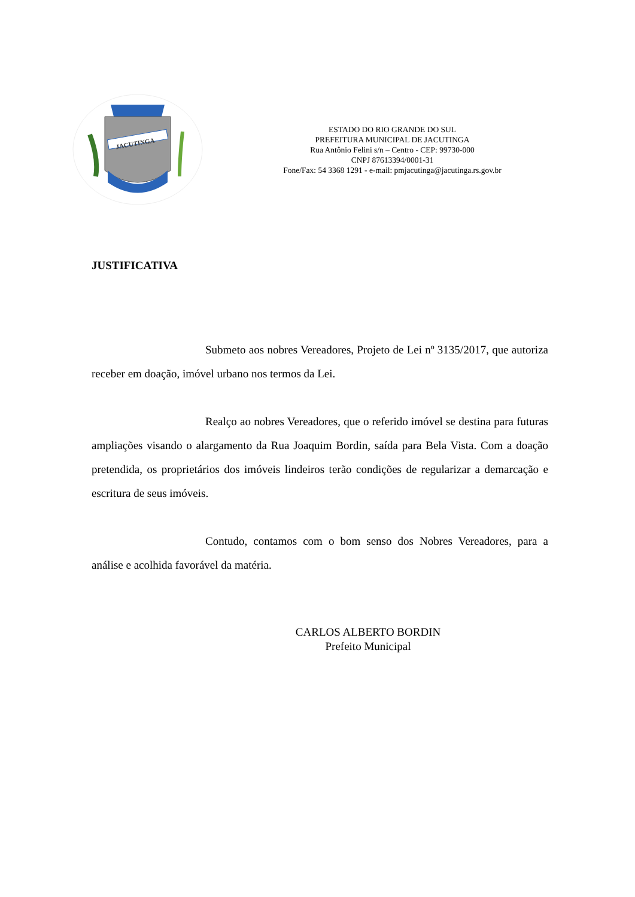JACUTINGA
ESTADO DO RIO GRANDE DO SUL
PREFEITURA MUNICIPAL DE JACUTINGA
Rua Antônio Felini s/n – Centro - CEP: 99730-000
CNPJ 87613394/0001-31
Fone/Fax: 54 3368 1291 - e-mail: pmjacutinga@jacutinga.rs.gov.br
JUSTIFICATIVA
Submeto aos nobres Vereadores, Projeto de Lei nº 3135/2017, que autoriza receber em doação, imóvel urbano nos termos da Lei.
Realço ao nobres Vereadores, que o referido imóvel se destina para futuras ampliações visando o alargamento da Rua Joaquim Bordin, saída para Bela Vista. Com a doação pretendida, os proprietários dos imóveis lindeiros terão condições de regularizar a demarcação e escritura de seus imóveis.
Contudo, contamos com o bom senso dos Nobres Vereadores, para a análise e acolhida favorável da matéria.
CARLOS ALBERTO BORDIN
Prefeito Municipal